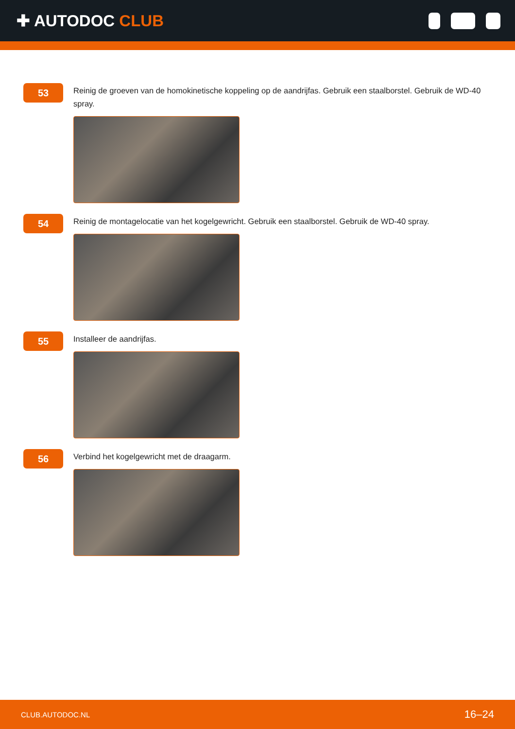✚ AUTODOC CLUB
53
Reinig de groeven van de homokinetische koppeling op de aandrijfas. Gebruik een staalborstel. Gebruik de WD-40 spray.
54
Reinig de montagelocatie van het kogelgewricht. Gebruik een staalborstel. Gebruik de WD-40 spray.
55
Installeer de aandrijfas.
56
Verbind het kogelgewricht met de draagarm.
CLUB.AUTODOC.NL 16–24